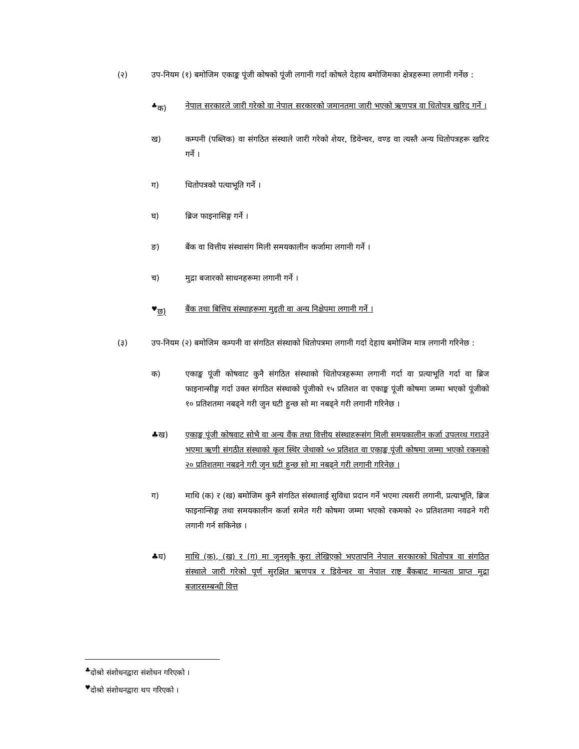(२) उप-नियम (१) बमोजिम एकाङ्क पूंजी कोषको पूंजी लगानी गर्दा कोषले देहाय बमोजिमका क्षेत्रहरूमा लगानी गर्नेछ :
<sup>♣</sup>क) नेपाल सरकारले जारी गरेको वा नेपाल सरकारको जमानतमा जारी भएको ऋणपत्र वा धितोपत्र खरिद गर्ने ।
ख) कम्पनी (पब्लिक) वा संगठित संस्थाले जारी गरेको शेयर, डिवेन्चर, वण्ड वा त्यस्तै अन्य धितोपत्रहरू खरिद गर्ने ।
ग) धितोपत्रको पत्याभूति गर्ने ।
घ) ब्रिज फाइनासिङ्ग गर्ने ।
ङ) बैंक वा वित्तीय संस्थासंग मिली समयकालीन कर्जामा लगानी गर्ने ।
च) मुद्रा बजारको साधनहरूमा लगानी गर्ने ।
<sup>♥</sup>छ) बैंक तथा बित्तिय संस्थाहरूमा मुद्दती वा अन्य निक्षेपमा लगानी गर्ने ।
(३) उप-नियम (२) बमोजिम कम्पनी वा संगठित संस्थाको धितोपत्रमा लगानी गर्दा देहाय बमोजिम मात्र लगानी गरिनेछ :
क) एकाङ्क पूंजी कोषवाट कुनै संगठित संस्थाको धितोपत्रहरूमा लगानी गर्दा वा प्रत्याभूति गर्दा वा ब्रिज फाइनान्सीङ्ग गर्दा उक्त संगठित संस्थाको पूंजीको १५ प्रतिशत वा एकाङ्क पूंजी कोषमा जम्मा भएको पूंजीको १० प्रतिशतमा नबढ्ने गरी जुन घटी हुन्छ सो मा नबढ्ने गरी लगानी गरिनेछ ।
♣ख) एकाङ्क पूंजी कोषवाट सोभै वा अन्य वैंक तथा वित्तीय संस्थाहरूसंग मिली समयकालीन कर्जा उपलव्ध गराउने भएमा ऋणी संगठीत संस्थाको कूल स्थिर जेथाको ५० प्रतिशत वा एकाङ्क पूंजी कोषमा जम्मा भएको रकमको २० प्रतिशतमा नबढ्ने गरी जुन घटी हुन्छ सो मा नबढ्ने गरी लगानी गरिनेछ ।
ग) माथि (क) र (ख) बमोजिम कुनै संगठित संस्थालाई सुविधा प्रदान गर्ने भएमा त्यसरी लगानी, प्रत्याभूति, ब्रिज फाइनान्सिङ्ग तथा समयकालीन कर्जा समेत गरी कोषमा जम्मा भएको रकमको २० प्रतिशतमा नवढने गरी लगानी गर्न सकिनेछ ।
♣घ) माथि (क), (ख) र (ग) मा जुनसुकै कुरा लेखिएको भएतापनि नेपाल सरकारको धितोपत्र वा संगठित संस्थाले जारी गरेको पूर्ण सुरक्षित ऋणपत्र र डिवेन्चर वा नेपाल राष्ट्र बैंकबाट मान्यता प्राप्त मुद्रा बजारसम्बन्धी वित्त
<sup>♣</sup>दोश्रो संशोधनद्वारा संशोधन गरिएको ।
<sup>♥</sup>दोश्रो संशोधनद्वारा थप गरिएको ।